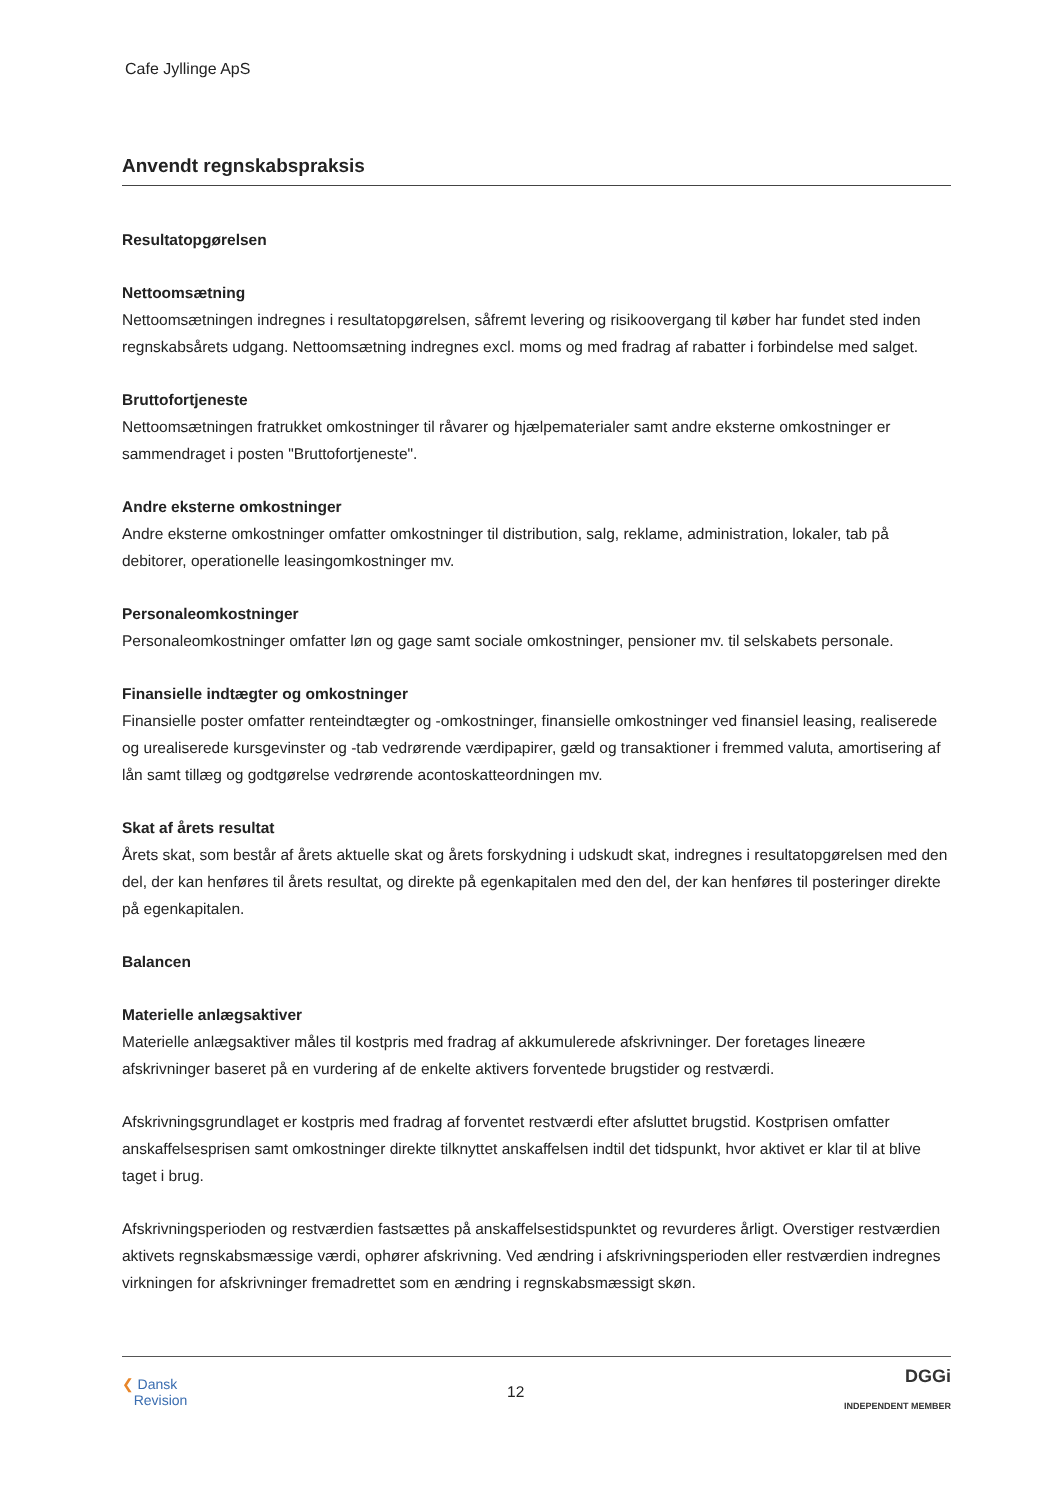Cafe Jyllinge ApS
Anvendt regnskabspraksis
Resultatopgørelsen
Nettoomsætning
Nettoomsætningen indregnes i resultatopgørelsen, såfremt levering og risikoovergang til køber har fundet sted inden regnskabsårets udgang. Nettoomsætning indregnes excl. moms og med fradrag af rabatter i forbindelse med salget.
Bruttofortjeneste
Nettoomsætningen fratrukket omkostninger til råvarer og hjælpematerialer samt andre eksterne omkostninger er sammendraget i posten "Bruttofortjeneste".
Andre eksterne omkostninger
Andre eksterne omkostninger omfatter omkostninger til distribution, salg, reklame, administration, lokaler, tab på debitorer, operationelle leasingomkostninger mv.
Personaleomkostninger
Personaleomkostninger omfatter løn og gage samt sociale omkostninger, pensioner mv. til selskabets personale.
Finansielle indtægter og omkostninger
Finansielle poster omfatter renteindtægter og -omkostninger, finansielle omkostninger ved finansiel leasing, realiserede og urealiserede kursgevinster og -tab vedrørende værdipapirer, gæld og transaktioner i fremmed valuta, amortisering af lån samt tillæg og godtgørelse vedrørende acontoskatteordningen mv.
Skat af årets resultat
Årets skat, som består af årets aktuelle skat og årets forskydning i udskudt skat, indregnes i resultatopgørelsen med den del, der kan henføres til årets resultat, og direkte på egenkapitalen med den del, der kan henføres til posteringer direkte på egenkapitalen.
Balancen
Materielle anlægsaktiver
Materielle anlægsaktiver måles til kostpris med fradrag af akkumulerede afskrivninger. Der foretages lineære afskrivninger baseret på en vurdering af de enkelte aktivers forventede brugstider og restværdi.
Afskrivningsgrundlaget er kostpris med fradrag af forventet restværdi efter afsluttet brugstid. Kostprisen omfatter anskaffelsesprisen samt omkostninger direkte tilknyttet anskaffelsen indtil det tidspunkt, hvor aktivet er klar til at blive taget i brug.
Afskrivningsperioden og restværdien fastsættes på anskaffelsestidspunktet og revurderes årligt. Overstiger restværdien aktivets regnskabsmæssige værdi, ophører afskrivning. Ved ændring i afskrivningsperioden eller restværdien indregnes virkningen for afskrivninger fremadrettet som en ændring i regnskabsmæssigt skøn.
❮ Dansk
Revision
12
DGGi
INDEPENDENT MEMBER